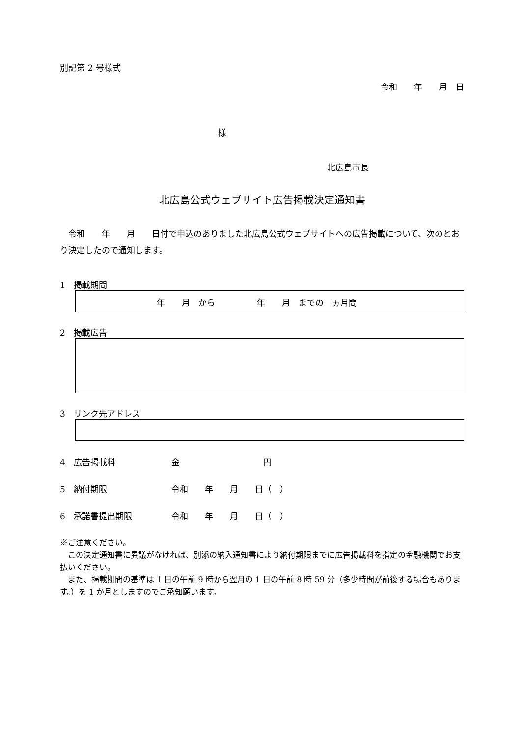別記第 2 号様式
令和　　年　　月　日
様
北広島市長
北広島公式ウェブサイト広告掲載決定通知書
　令和　　年　　月　　日付で申込のありました北広島公式ウェブサイトへの広告掲載について、次のとおり決定したので通知します。
1　掲載期間
年　　月　から　　　　　年　　月　までの　ヵ月間
2　掲載広告
3　リンク先アドレス
4　広告掲載料 金　　　　　　　　　　円
5　納付期限 令和　　年　　月　　日（　）
6　承諾書提出期限 令和　　年　　月　　日（　）
※ご注意ください。
　この決定通知書に異議がなければ、別添の納入通知書により納付期限までに広告掲載料を指定の金融機関でお支払いください。
　また、掲載期間の基準は 1 日の午前 9 時から翌月の 1 日の午前 8 時 59 分（多少時間が前後する場合もあります。）を 1 か月としますのでご承知願います。